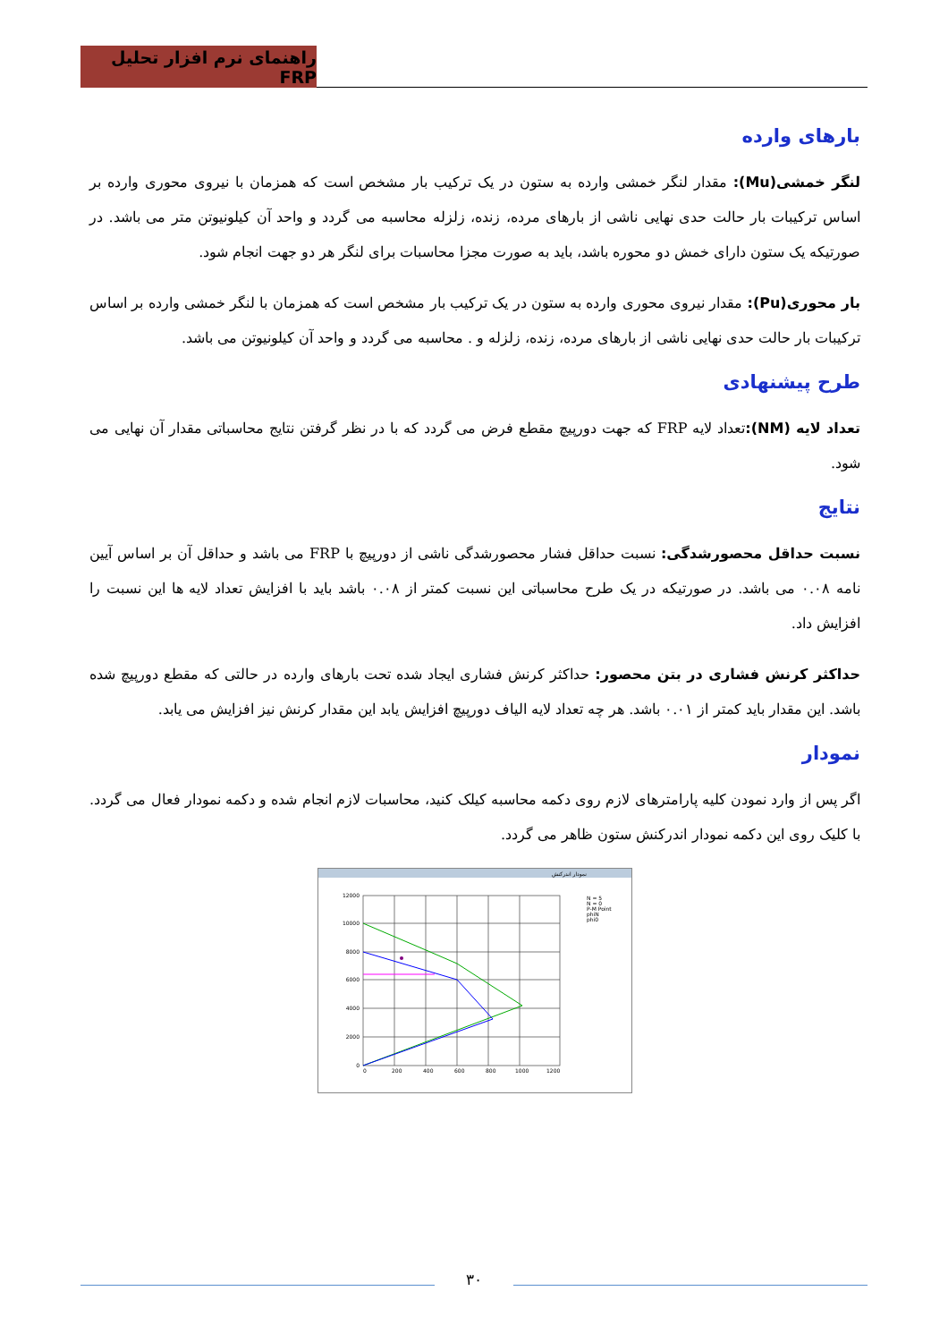راهنمای نرم افزار تحلیل FRP
بارهای وارده
لنگر خمشی(Mu): مقدار لنگر خمشی وارده به ستون در یک ترکیب بار مشخص است که همزمان با نیروی محوری وارده بر اساس ترکیبات بار حالت حدی نهایی ناشی از بارهای مرده، زنده، زلزله محاسبه می گردد و واحد آن کیلونیوتن متر می باشد. در صورتیکه یک ستون دارای خمش دو محوره باشد، باید به صورت مجزا محاسبات برای لنگر هر دو جهت انجام شود.
بار محوری(Pu): مقدار نیروی محوری وارده به ستون در یک ترکیب بار مشخص است که همزمان با لنگر خمشی وارده بر اساس ترکیبات بار حالت حدی نهایی ناشی از بارهای مرده، زنده، زلزله و . محاسبه می گردد و واحد آن کیلونیوتن می باشد.
طرح پیشنهادی
تعداد لایه (NM): تعداد لایه FRP که جهت دورپیچ مقطع فرض می گردد که با در نظر گرفتن نتایج محاسباتی مقدار آن نهایی می شود.
نتایج
نسبت حداقل محصورشدگی: نسبت حداقل فشار محصورشدگی ناشی از دورپیچ با FRP می باشد و حداقل آن بر اساس آیین نامه ۰.۰۸ می باشد. در صورتیکه در یک طرح محاسباتی این نسبت کمتر از ۰.۰۸ باشد باید با افزایش تعداد لایه ها این نسبت را افزایش داد.
حداکثر کرنش فشاری در بتن محصور: حداکثر کرنش فشاری ایجاد شده تحت بارهای وارده در حالتی که مقطع دورپیچ شده باشد. این مقدار باید کمتر از ۰.۰۱ باشد. هر چه تعداد لایه الیاف دورپیچ افزایش یابد این مقدار کرنش نیز افزایش می یابد.
نمودار
اگر پس از وارد نمودن کلیه پارامترهای لازم روی دکمه محاسبه کیلک کنید، محاسبات لازم انجام شده و دکمه نمودار فعال می گردد. با کلیک روی این دکمه نمودار اندرکنش ستون ظاهر می گردد.
نمودار اندرکنش
12000
10000
8000
6000
4000
2000
0
0
200
400
600
800
1000
1200
N = 5
N = 0
P-M Point
phiN
phi0
۳۰